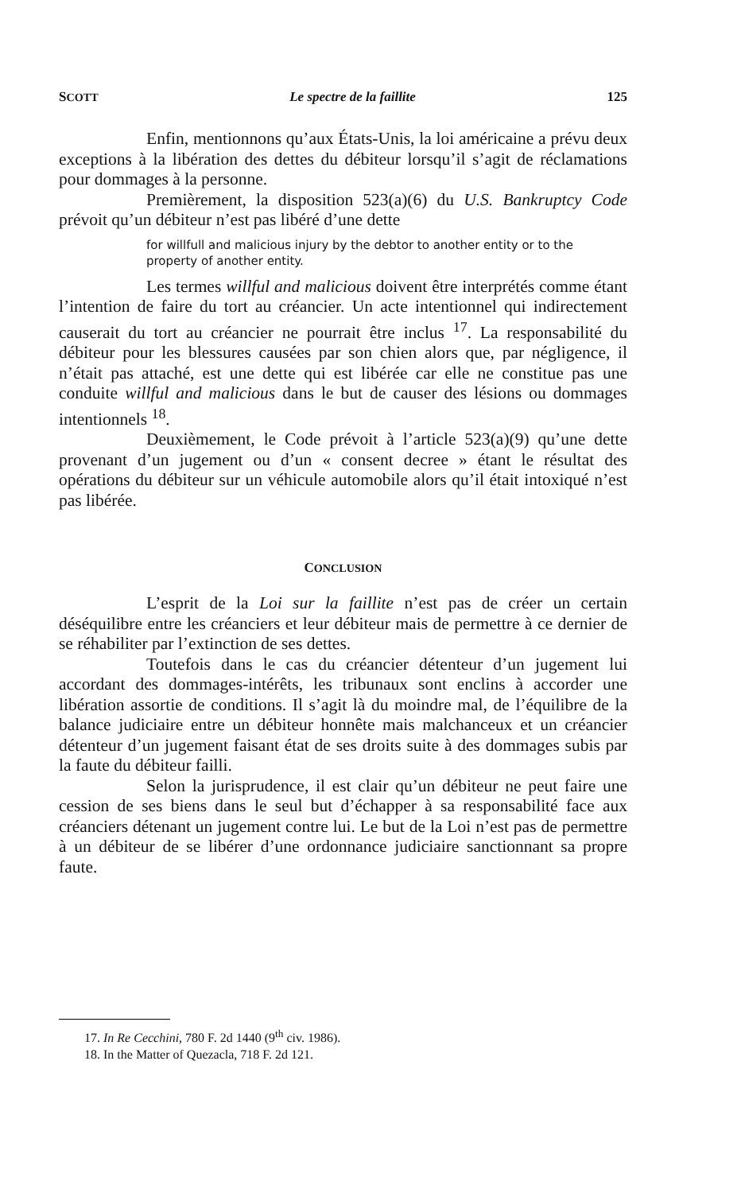SCOTT Le spectre de la faillite 125
Enfin, mentionnons qu’aux États-Unis, la loi américaine a prévu deux exceptions à la libération des dettes du débiteur lorsqu’il s’agit de réclamations pour dommages à la personne.
Premièrement, la disposition 523(a)(6) du U.S. Bankruptcy Code prévoit qu’un débiteur n’est pas libéré d’une dette
for willfull and malicious injury by the debtor to another entity or to the property of another entity.
Les termes willful and malicious doivent être interprétés comme étant l’intention de faire du tort au créancier. Un acte intentionnel qui indirectement causerait du tort au créancier ne pourrait être inclus <sup>17</sup>. La responsabilité du débiteur pour les blessures causées par son chien alors que, par négligence, il n’était pas attaché, est une dette qui est libérée car elle ne constitue pas une conduite willful and malicious dans le but de causer des lésions ou dommages intentionnels <sup>18</sup>.
Deuxièmement, le Code prévoit à l’article 523(a)(9) qu’une dette provenant d’un jugement ou d’un « consent decree » étant le résultat des opérations du débiteur sur un véhicule automobile alors qu’il était intoxiqué n’est pas libérée.
CONCLUSION
L’esprit de la Loi sur la faillite n’est pas de créer un certain déséquilibre entre les créanciers et leur débiteur mais de permettre à ce dernier de se réhabiliter par l’extinction de ses dettes.
Toutefois dans le cas du créancier détenteur d’un jugement lui accordant des dommages-intérêts, les tribunaux sont enclins à accorder une libération assortie de conditions. Il s’agit là du moindre mal, de l’équilibre de la balance judiciaire entre un débiteur honnête mais malchanceux et un créancier détenteur d’un jugement faisant état de ses droits suite à des dommages subis par la faute du débiteur failli.
Selon la jurisprudence, il est clair qu’un débiteur ne peut faire une cession de ses biens dans le seul but d’échapper à sa responsabilité face aux créanciers détenant un jugement contre lui. Le but de la Loi n’est pas de permettre à un débiteur de se libérer d’une ordonnance judiciaire sanctionnant sa propre faute.
17. In Re Cecchini, 780 F. 2d 1440 (9<sup>th</sup> civ. 1986).
18. In the Matter of Quezacla, 718 F. 2d 121.